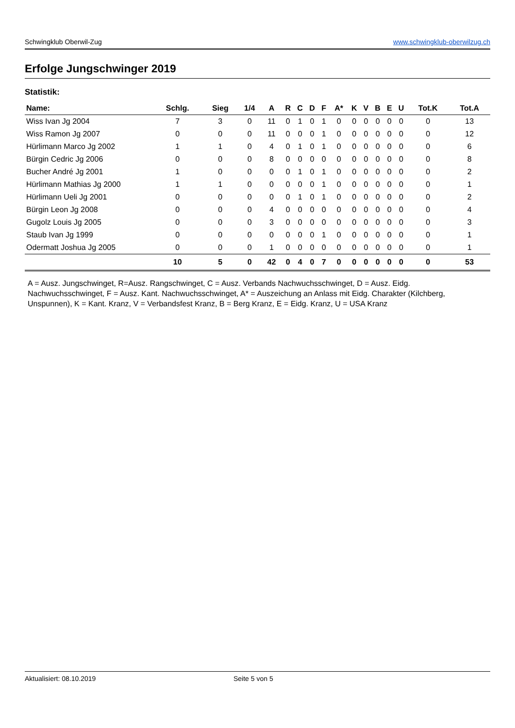Schwingklub Oberwil-Zug www.schwingklub-oberwilzug.ch
Erfolge Jungschwinger 2019
Statistik:
| Name: | Schlg. | Sieg | 1/4 | A | R | C | D | F | A* | K | V | B | E | U | Tot.K | Tot.A |
| --- | --- | --- | --- | --- | --- | --- | --- | --- | --- | --- | --- | --- | --- | --- | --- | --- |
| Wiss Ivan Jg 2004 | 7 | 3 | 0 | 11 | 0 | 1 | 0 | 1 | 0 | 0 | 0 | 0 | 0 | 0 | 0 | 13 |
| Wiss Ramon Jg 2007 | 0 | 0 | 0 | 11 | 0 | 0 | 0 | 1 | 0 | 0 | 0 | 0 | 0 | 0 | 0 | 12 |
| Hürlimann Marco Jg 2002 | 1 | 1 | 0 | 4 | 0 | 1 | 0 | 1 | 0 | 0 | 0 | 0 | 0 | 0 | 0 | 6 |
| Bürgin Cedric Jg 2006 | 0 | 0 | 0 | 8 | 0 | 0 | 0 | 0 | 0 | 0 | 0 | 0 | 0 | 0 | 0 | 8 |
| Bucher André Jg 2001 | 1 | 0 | 0 | 0 | 0 | 1 | 0 | 1 | 0 | 0 | 0 | 0 | 0 | 0 | 0 | 2 |
| Hürlimann Mathias Jg 2000 | 1 | 1 | 0 | 0 | 0 | 0 | 0 | 1 | 0 | 0 | 0 | 0 | 0 | 0 | 0 | 1 |
| Hürlimann Ueli Jg 2001 | 0 | 0 | 0 | 0 | 0 | 1 | 0 | 1 | 0 | 0 | 0 | 0 | 0 | 0 | 0 | 2 |
| Bürgin Leon Jg 2008 | 0 | 0 | 0 | 4 | 0 | 0 | 0 | 0 | 0 | 0 | 0 | 0 | 0 | 0 | 0 | 4 |
| Gugolz Louis Jg 2005 | 0 | 0 | 0 | 3 | 0 | 0 | 0 | 0 | 0 | 0 | 0 | 0 | 0 | 0 | 0 | 3 |
| Staub Ivan Jg 1999 | 0 | 0 | 0 | 0 | 0 | 0 | 0 | 1 | 0 | 0 | 0 | 0 | 0 | 0 | 0 | 1 |
| Odermatt Joshua Jg 2005 | 0 | 0 | 0 | 1 | 0 | 0 | 0 | 0 | 0 | 0 | 0 | 0 | 0 | 0 | 0 | 1 |
| | 10 | 5 | 0 | 42 | 0 | 4 | 0 | 7 | 0 | 0 | 0 | 0 | 0 | 0 | 0 | 53 |
A = Ausz. Jungschwinget, R=Ausz. Rangschwinget, C = Ausz. Verbands Nachwuchsschwinget, D = Ausz. Eidg. Nachwuchsschwinget, F = Ausz. Kant. Nachwuchsschwinget, A* = Auszeichung an Anlass mit Eidg. Charakter (Kilchberg, Unspunnen), K = Kant. Kranz, V = Verbandsfest Kranz, B = Berg Kranz, E = Eidg. Kranz, U = USA Kranz
Aktualisiert: 08.10.2019 Seite 5 von 5